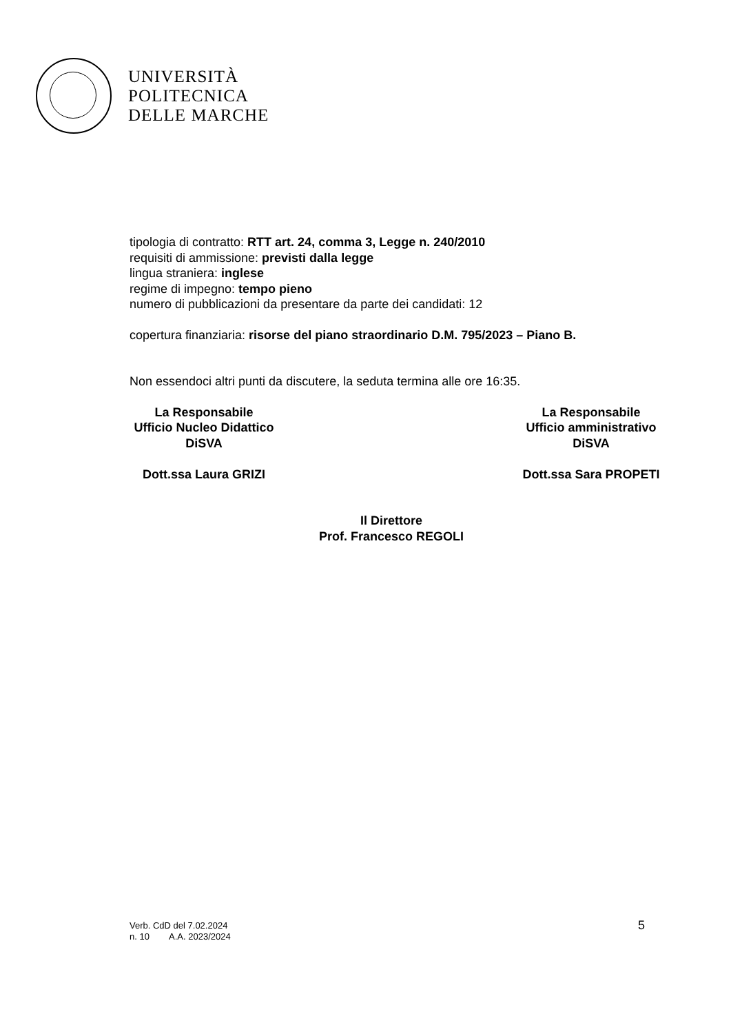UNIVERSITÀ
POLITECNICA
DELLE MARCHE
tipologia di contratto: RTT art. 24, comma 3, Legge n. 240/2010
requisiti di ammissione: previsti dalla legge
lingua straniera: inglese
regime di impegno: tempo pieno
numero di pubblicazioni da presentare da parte dei candidati: 12
copertura finanziaria: risorse del piano straordinario D.M. 795/2023 – Piano B.
Non essendoci altri punti da discutere, la seduta termina alle ore 16:35.
La Responsabile
Ufficio Nucleo Didattico
DiSVA
Dott.ssa Laura GRIZI
La Responsabile
Ufficio amministrativo
DiSVA
Dott.ssa Sara PROPETI
Il Direttore
Prof. Francesco REGOLI
Verb. CdD del 7.02.2024
n. 10 A.A. 2023/2024
5